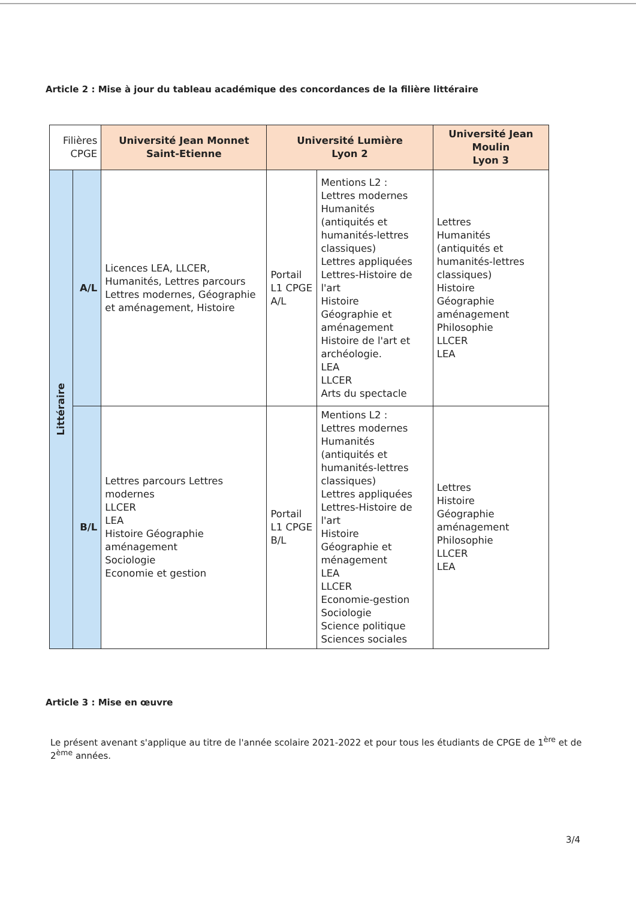Article 2 : Mise à jour du tableau académique des concordances de la filière littéraire
| Filières CPGE | | Université Jean Monnet Saint-Etienne | Université Lumière Lyon 2 | | Université Jean Moulin Lyon 3 |
| Littéraire | A/L | Licences LEA, LLCER, Humanités, Lettres parcours Lettres modernes, Géographie et aménagement, Histoire | Portail L1 CPGE A/L | Mentions L2 : Lettres modernes Humanités (antiquités et humanités-lettres classiques) Lettres appliquées Lettres-Histoire de l'art Histoire Géographie et aménagement Histoire de l'art et archéologie. LEA LLCER Arts du spectacle | Lettres Humanités (antiquités et humanités-lettres classiques) Histoire Géographie aménagement Philosophie LLCER LEA |
| | B/L | Lettres parcours Lettres modernes LLCER LEA Histoire Géographie aménagement Sociologie Economie et gestion | Portail L1 CPGE B/L | Mentions L2 : Lettres modernes Humanités (antiquités et humanités-lettres classiques) Lettres appliquées Lettres-Histoire de l'art Histoire Géographie et ménagement LEA LLCER Economie-gestion Sociologie Science politique Sciences sociales | Lettres Histoire Géographie aménagement Philosophie LLCER LEA |
Article 3 : Mise en œuvre
Le présent avenant s'applique au titre de l'année scolaire 2021-2022 et pour tous les étudiants de CPGE de 1<sup>ère</sup> et de 2<sup>ème</sup> années.
3/4